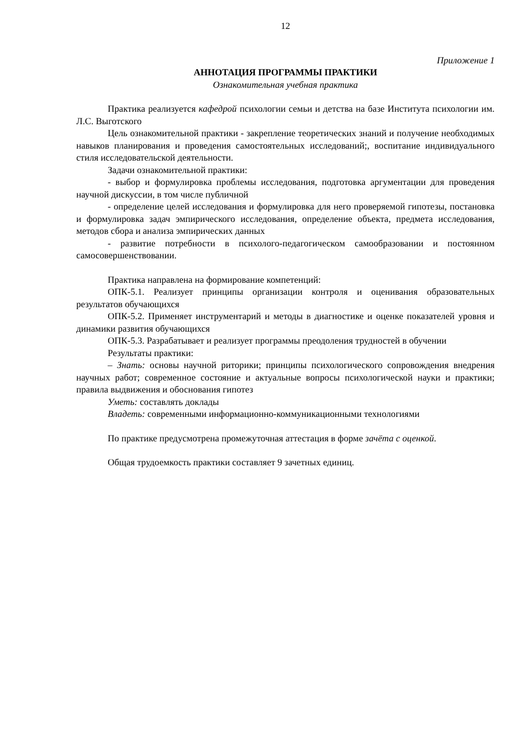12
Приложение 1
АННОТАЦИЯ ПРОГРАММЫ ПРАКТИКИ
Ознакомительная учебная практика
Практика реализуется кафедрой психологии семьи и детства на базе Института психологии им. Л.С. Выготского
Цель ознакомительной практики - закрепление теоретических знаний и получение необходимых навыков планирования и проведения самостоятельных исследований;, воспитание индивидуального стиля исследовательской деятельности.
Задачи ознакомительной практики:
- выбор и формулировка проблемы исследования, подготовка аргументации для проведения научной дискуссии, в том числе публичной
- определение целей исследования и формулировка для него проверяемой гипотезы, постановка и формулировка задач эмпирического исследования, определение объекта, предмета исследования, методов сбора и анализа эмпирических данных
- развитие потребности в психолого-педагогическом самообразовании и постоянном самосовершенствовании.
Практика направлена на формирование компетенций:
ОПК-5.1. Реализует принципы организации контроля и оценивания образовательных результатов обучающихся
ОПК-5.2. Применяет инструментарий и методы в диагностике и оценке показателей уровня и динамики развития обучающихся
ОПК-5.3. Разрабатывает и реализует программы преодоления трудностей в обучении
Результаты практики:
– Знать: основы научной риторики; принципы психологического сопровождения внедрения научных работ; современное состояние и актуальные вопросы психологической науки и практики; правила выдвижения и обоснования гипотез
Уметь: составлять доклады
Владеть: современными информационно-коммуникационными технологиями
По практике предусмотрена промежуточная аттестация в форме зачёта с оценкой.
Общая трудоемкость практики составляет 9 зачетных единиц.